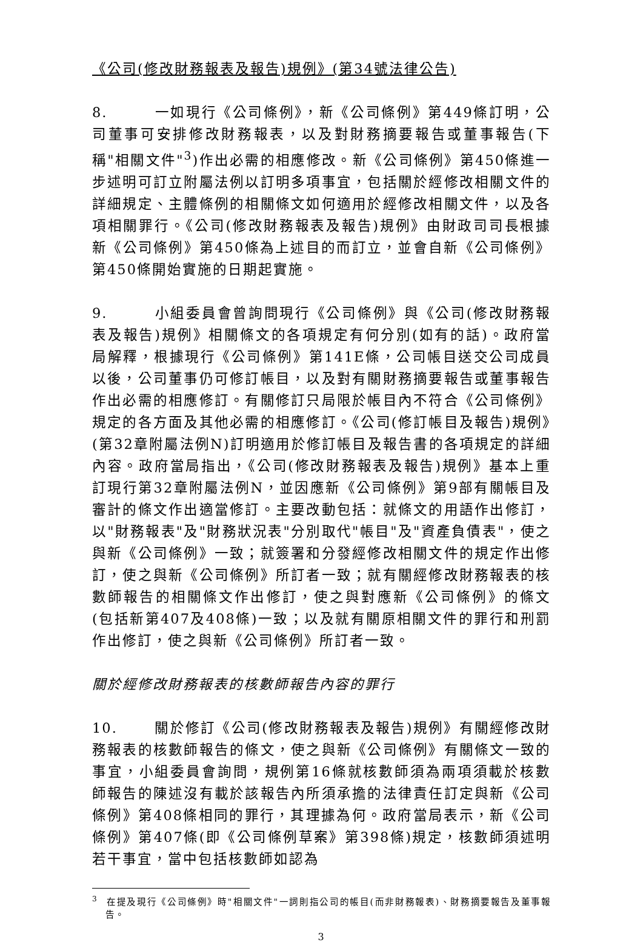《公司(修改財務報表及報告)規例》(第34號法律公告)
8. 一如現行《公司條例》，新《公司條例》第449條訂明，公司董事可安排修改財務報表，以及對財務摘要報告或董事報告(下稱"相關文件"<sup>3</sup>)作出必需的相應修改。新《公司條例》第450條進一步述明可訂立附屬法例以訂明多項事宜，包括關於經修改相關文件的詳細規定、主體條例的相關條文如何適用於經修改相關文件，以及各項相關罪行。《公司(修改財務報表及報告)規例》由財政司司長根據新《公司條例》第450條為上述目的而訂立，並會自新《公司條例》第450條開始實施的日期起實施。
9. 小組委員會曾詢問現行《公司條例》與《公司(修改財務報表及報告)規例》相關條文的各項規定有何分別(如有的話)。政府當局解釋，根據現行《公司條例》第141E條，公司帳目送交公司成員以後，公司董事仍可修訂帳目，以及對有關財務摘要報告或董事報告作出必需的相應修訂。有關修訂只局限於帳目內不符合《公司條例》規定的各方面及其他必需的相應修訂。《公司(修訂帳目及報告)規例》(第32章附屬法例N)訂明適用於修訂帳目及報告書的各項規定的詳細內容。政府當局指出，《公司(修改財務報表及報告)規例》基本上重訂現行第32章附屬法例N，並因應新《公司條例》第9部有關帳目及審計的條文作出適當修訂。主要改動包括：就條文的用語作出修訂，以"財務報表"及"財務狀況表"分別取代"帳目"及"資產負債表"，使之與新《公司條例》一致；就簽署和分發經修改相關文件的規定作出修訂，使之與新《公司條例》所訂者一致；就有關經修改財務報表的核數師報告的相關條文作出修訂，使之與對應新《公司條例》的條文(包括新第407及408條)一致；以及就有關原相關文件的罪行和刑罰作出修訂，使之與新《公司條例》所訂者一致。
關於經修改財務報表的核數師報告內容的罪行
10. 關於修訂《公司(修改財務報表及報告)規例》有關經修改財務報表的核數師報告的條文，使之與新《公司條例》有關條文一致的事宜，小組委員會詢問，規例第16條就核數師須為兩項須載於核數師報告的陳述沒有載於該報告內所須承擔的法律責任訂定與新《公司條例》第408條相同的罪行，其理據為何。政府當局表示，新《公司條例》第407條(即《公司條例草案》第398條)規定，核數師須述明若干事宜，當中包括核數師如認為
<sup>3</sup> 在提及現行《公司條例》時"相關文件"一詞則指公司的帳目(而非財務報表)、財務摘要報告及董事報告。
3